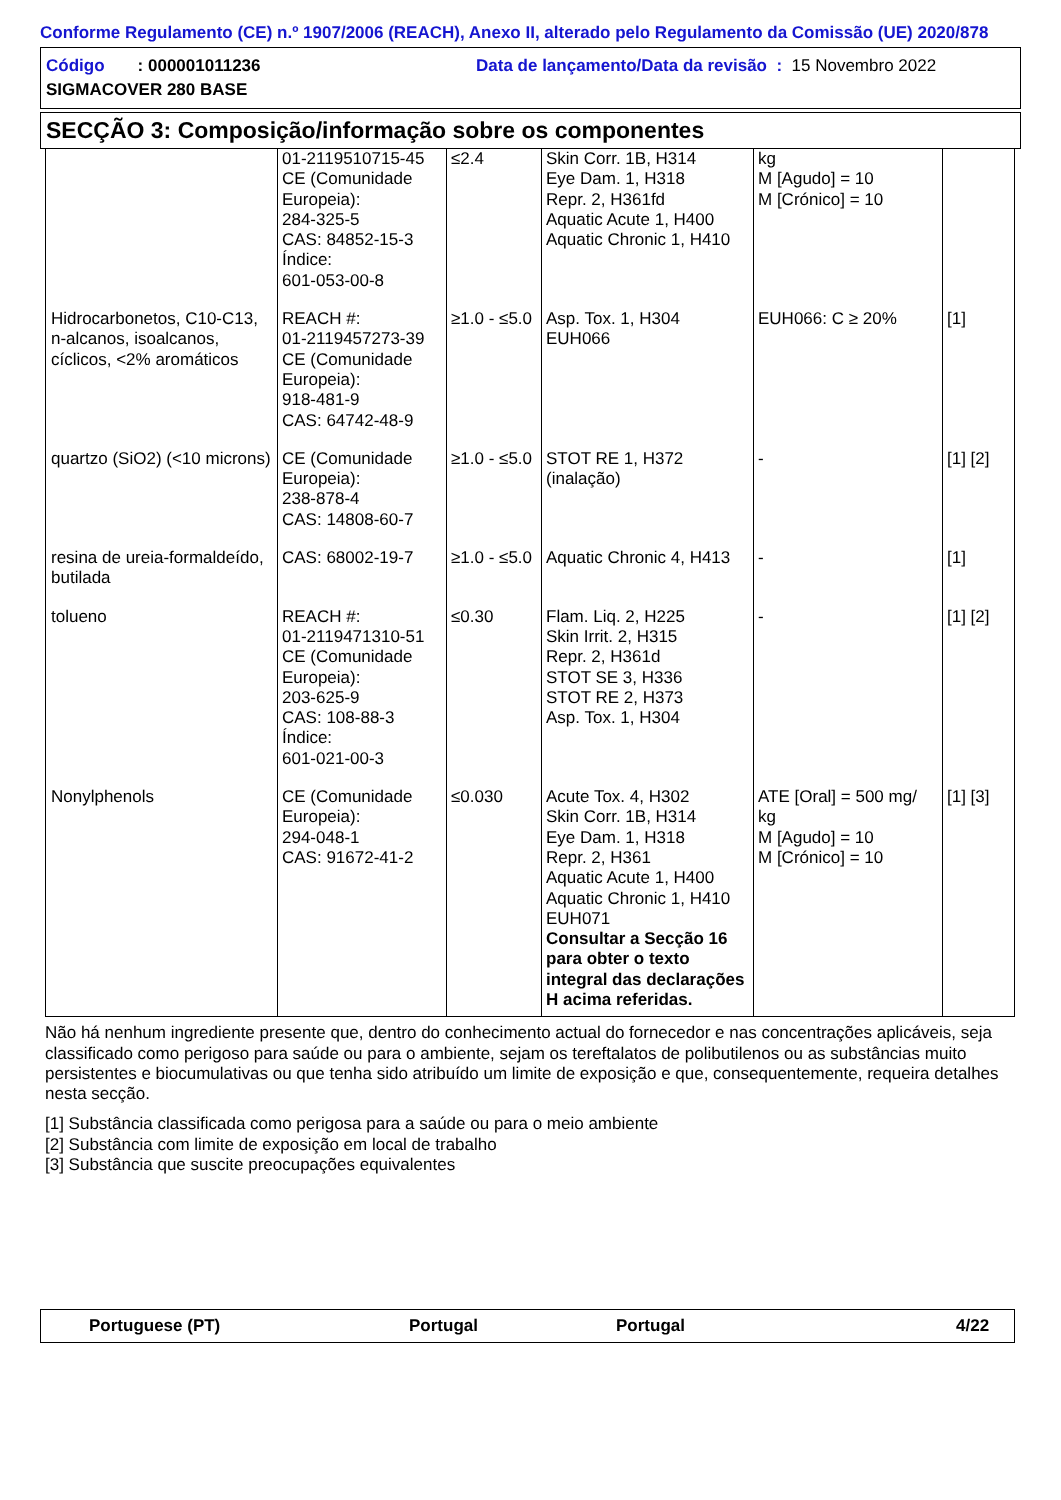Conforme Regulamento (CE) n.º 1907/2006 (REACH), Anexo II, alterado pelo Regulamento da Comissão (UE) 2020/878
Código : 000001011236 Data de lançamento/Data da revisão : 15 Novembro 2022
SIGMACOVER 280 BASE
SECÇÃO 3: Composição/informação sobre os componentes
| | 01-2119510715-45 CE (Comunidade Europeia): 284-325-5 CAS: 84852-15-3 Índice: 601-053-00-8 | ≤2.4 | Skin Corr. 1B, H314 Eye Dam. 1, H318 Repr. 2, H361fd Aquatic Acute 1, H400 Aquatic Chronic 1, H410 | kg M [Agudo] = 10 M [Crónico] = 10 | |
| Hidrocarbonetos, C10-C13, n-alcanos, isoalcanos, cíclicos, <2% aromáticos | REACH #: 01-2119457273-39 CE (Comunidade Europeia): 918-481-9 CAS: 64742-48-9 | ≥1.0 - ≤5.0 | Asp. Tox. 1, H304 EUH066 | EUH066: C ≥ 20% | [1] |
| quartzo (SiO2) (<10 microns) | CE (Comunidade Europeia): 238-878-4 CAS: 14808-60-7 | ≥1.0 - ≤5.0 | STOT RE 1, H372 (inalação) | - | [1] [2] |
| resina de ureia-formaldeído, butilada | CAS: 68002-19-7 | ≥1.0 - ≤5.0 | Aquatic Chronic 4, H413 | - | [1] |
| tolueno | REACH #: 01-2119471310-51 CE (Comunidade Europeia): 203-625-9 CAS: 108-88-3 Índice: 601-021-00-3 | ≤0.30 | Flam. Liq. 2, H225 Skin Irrit. 2, H315 Repr. 2, H361d STOT SE 3, H336 STOT RE 2, H373 Asp. Tox. 1, H304 | - | [1] [2] |
| Nonylphenols | CE (Comunidade Europeia): 294-048-1 CAS: 91672-41-2 | ≤0.030 | Acute Tox. 4, H302 Skin Corr. 1B, H314 Eye Dam. 1, H318 Repr. 2, H361 Aquatic Acute 1, H400 Aquatic Chronic 1, H410 EUH071 Consultar a Secção 16 para obter o texto integral das declarações H acima referidas. | ATE [Oral] = 500 mg/ kg M [Agudo] = 10 M [Crónico] = 10 | [1] [3] |
Não há nenhum ingrediente presente que, dentro do conhecimento actual do fornecedor e nas concentrações aplicáveis, seja classificado como perigoso para saúde ou para o ambiente, sejam os tereftalatos de polibutilenos ou as substâncias muito persistentes e biocumulativas ou que tenha sido atribuído um limite de exposição e que, consequentemente, requeira detalhes nesta secção.
[1] Substância classificada como perigosa para a saúde ou para o meio ambiente
[2] Substância com limite de exposição em local de trabalho
[3] Substância que suscite preocupações equivalentes
Portuguese (PT) Portugal Portugal 4/22